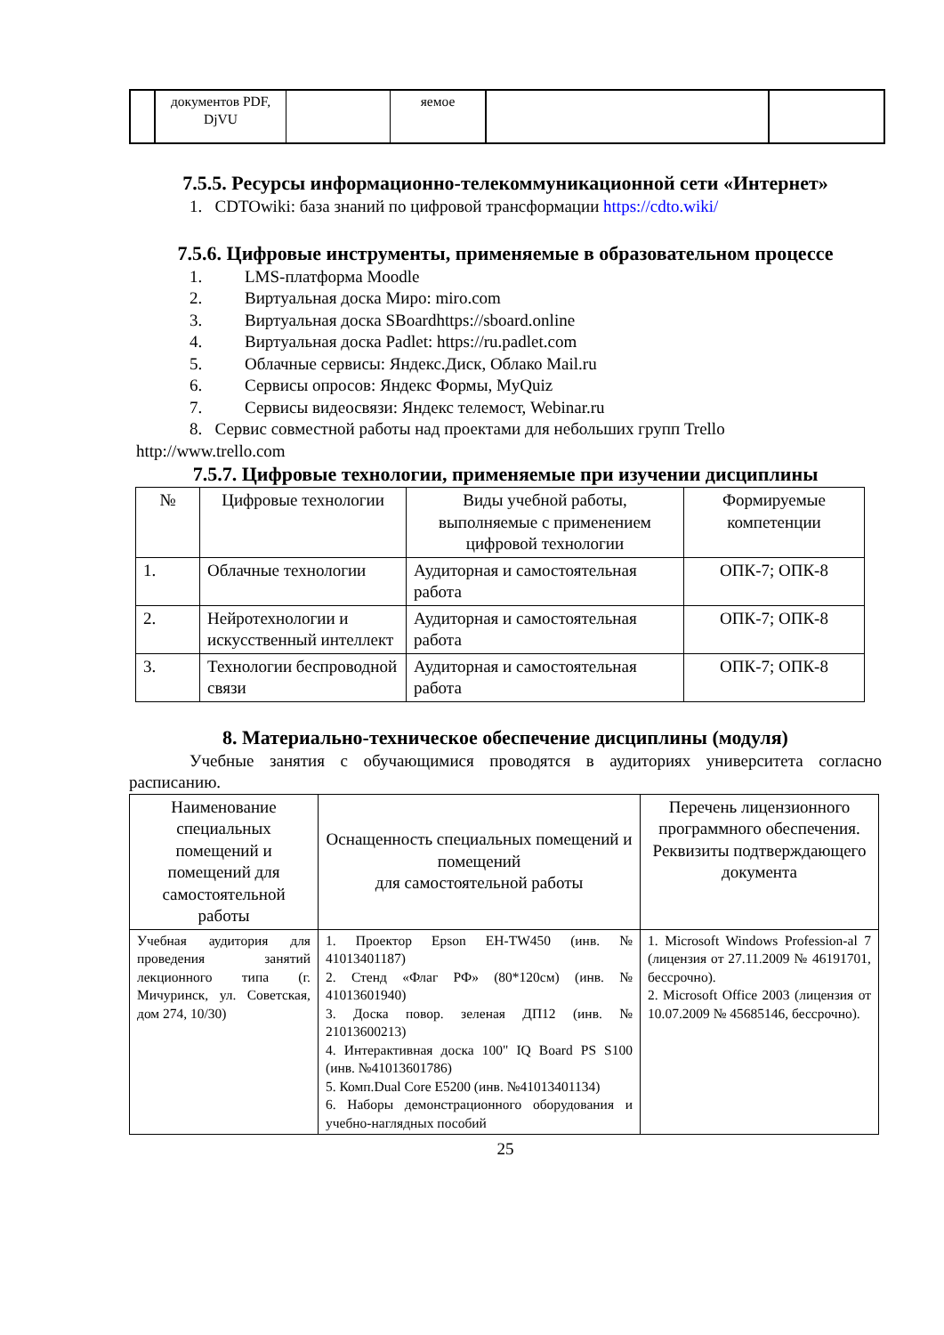| | документов PDF, DjVU | | яемое | | |
7.5.5. Ресурсы информационно-телекоммуникационной сети «Интернет»
1. CDTOwiki: база знаний по цифровой трансформации https://cdto.wiki/
7.5.6. Цифровые инструменты, применяемые в образовательном процессе
1. LMS-платформа Moodle
2. Виртуальная доска Миро: miro.com
3. Виртуальная доска SBoardhttps://sboard.online
4. Виртуальная доска Padlet: https://ru.padlet.com
5. Облачные сервисы: Яндекс.Диск, Облако Mail.ru
6. Сервисы опросов: Яндекс Формы, MyQuiz
7. Сервисы видеосвязи: Яндекс телемост, Webinar.ru
8. Сервис совместной работы над проектами для небольших групп Trello
http://www.trello.com
7.5.7. Цифровые технологии, применяемые при изучении дисциплины
| № | Цифровые технологии | Виды учебной работы, выполняемые с применением цифровой технологии | Формируемые компетенции |
| --- | --- | --- | --- |
| 1. | Облачные технологии | Аудиторная и самостоятельная работа | ОПК-7; ОПК-8 |
| 2. | Нейротехнологии и искусственный интеллект | Аудиторная и самостоятельная работа | ОПК-7; ОПК-8 |
| 3. | Технологии беспроводной связи | Аудиторная и самостоятельная работа | ОПК-7; ОПК-8 |
8. Материально-техническое обеспечение дисциплины (модуля)
Учебные занятия с обучающимися проводятся в аудиториях университета согласно расписанию.
| Наименование специальных помещений и помещений для самостоятельной работы | Оснащенность специальных помещений и помещений для самостоятельной работы | Перечень лицензионного программного обеспечения. Реквизиты подтверждающего документа |
| --- | --- | --- |
| Учебная аудитория для проведения занятий лекционного типа (г. Мичуринск, ул. Советская, дом 274, 10/30) | 1. Проектор Epson EH-TW450 (инв. № 41013401187) 2. Стенд «Флаг РФ» (80*120см) (инв. № 41013601940) 3. Доска повор. зеленая ДП12 (инв. № 21013600213) 4. Интерактивная доска 100" IQ Board PS S100 (инв. №41013601786) 5. Комп.Dual Core E5200 (инв. №41013401134) 6. Наборы демонстрационного оборудования и учебно-наглядных пособий | 1. Microsoft Windows Profession-al 7 (лицензия от 27.11.2009 № 46191701, бессрочно). 2. Microsoft Office 2003 (лицензия от 10.07.2009 № 45685146, бессрочно). |
25